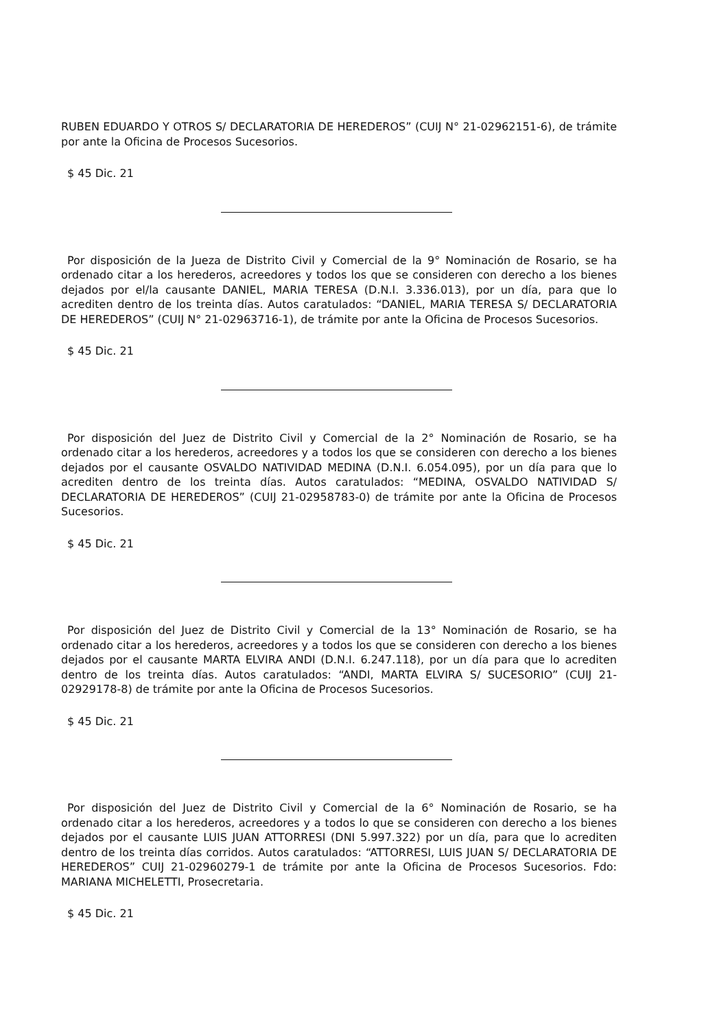RUBEN EDUARDO Y OTROS S/ DECLARATORIA DE HEREDEROS” (CUIJ N° 21-02962151-6), de trámite por ante la Oficina de Procesos Sucesorios.
$ 45 Dic. 21
Por disposición de la Jueza de Distrito Civil y Comercial de la 9° Nominación de Rosario, se ha ordenado citar a los herederos, acreedores y todos los que se consideren con derecho a los bienes dejados por el/la causante DANIEL, MARIA TERESA (D.N.I. 3.336.013), por un día, para que lo acrediten dentro de los treinta días. Autos caratulados: “DANIEL, MARIA TERESA S/ DECLARATORIA DE HEREDEROS” (CUIJ N° 21-02963716-1), de trámite por ante la Oficina de Procesos Sucesorios.
$ 45 Dic. 21
Por disposición del Juez de Distrito Civil y Comercial de la 2° Nominación de Rosario, se ha ordenado citar a los herederos, acreedores y a todos los que se consideren con derecho a los bienes dejados por el causante OSVALDO NATIVIDAD MEDINA (D.N.I. 6.054.095), por un día para que lo acrediten dentro de los treinta días. Autos caratulados: “MEDINA, OSVALDO NATIVIDAD S/ DECLARATORIA DE HEREDEROS” (CUIJ 21-02958783-0) de trámite por ante la Oficina de Procesos Sucesorios.
$ 45 Dic. 21
Por disposición del Juez de Distrito Civil y Comercial de la 13° Nominación de Rosario, se ha ordenado citar a los herederos, acreedores y a todos los que se consideren con derecho a los bienes dejados por el causante MARTA ELVIRA ANDI (D.N.I. 6.247.118), por un día para que lo acrediten dentro de los treinta días. Autos caratulados: “ANDI, MARTA ELVIRA S/ SUCESORIO” (CUIJ 21-02929178-8) de trámite por ante la Oficina de Procesos Sucesorios.
$ 45 Dic. 21
Por disposición del Juez de Distrito Civil y Comercial de la 6° Nominación de Rosario, se ha ordenado citar a los herederos, acreedores y a todos lo que se consideren con derecho a los bienes dejados por el causante LUIS JUAN ATTORRESI (DNI 5.997.322) por un día, para que lo acrediten dentro de los treinta días corridos. Autos caratulados: “ATTORRESI, LUIS JUAN S/ DECLARATORIA DE HEREDEROS” CUIJ 21-02960279-1 de trámite por ante la Oficina de Procesos Sucesorios. Fdo: MARIANA MICHELETTI, Prosecretaria.
$ 45 Dic. 21